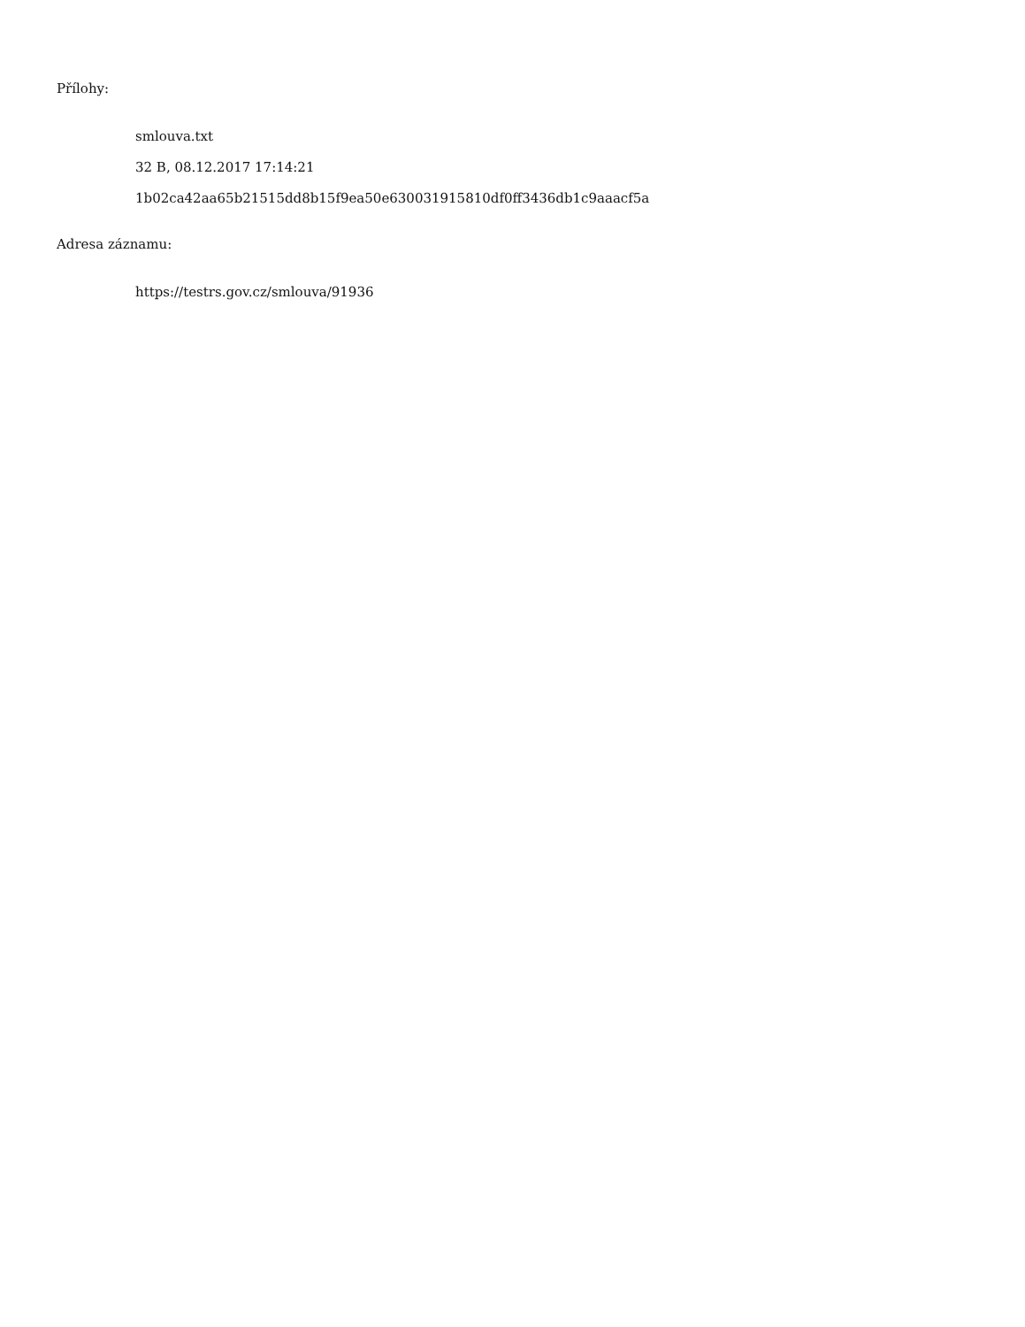Přílohy:
smlouva.txt
32 B, 08.12.2017 17:14:21
1b02ca42aa65b21515dd8b15f9ea50e630031915810df0ff3436db1c9aaacf5a
Adresa záznamu:
https://testrs.gov.cz/smlouva/91936